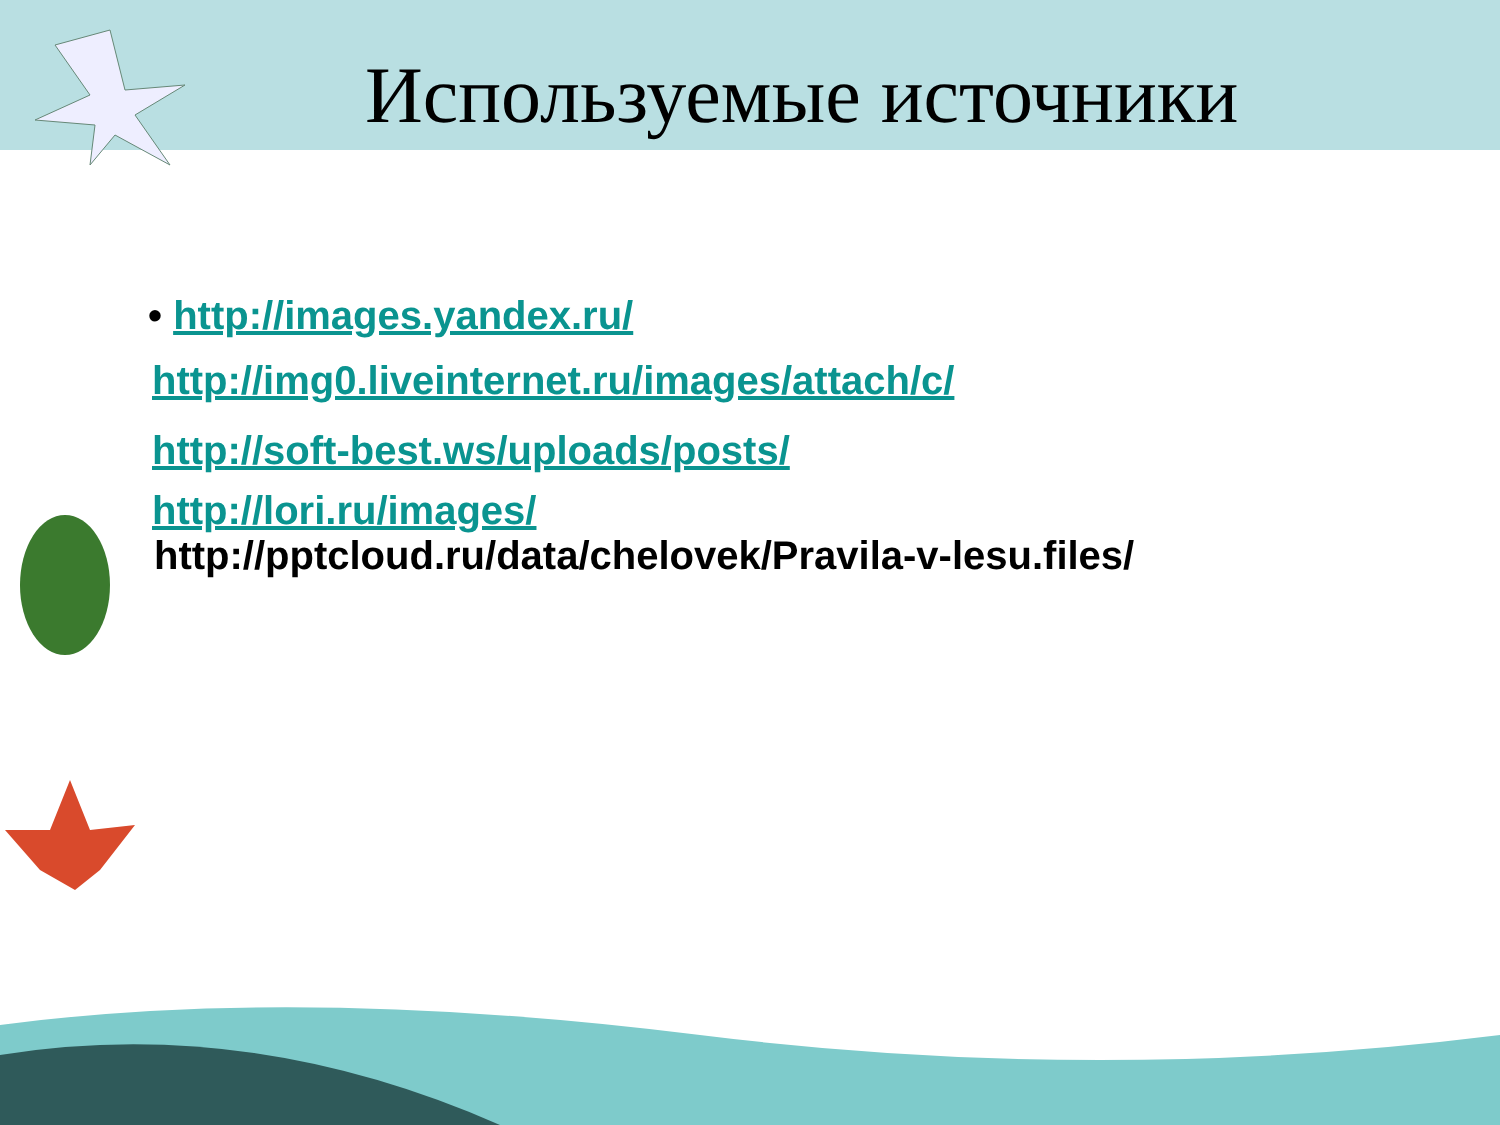Используемые источники
• http://images.yandex.ru/
http://img0.liveinternet.ru/images/attach/c/
http://soft-best.ws/uploads/posts/
http://lori.ru/images/
http://pptcloud.ru/data/chelovek/Pravila-v-lesu.files/